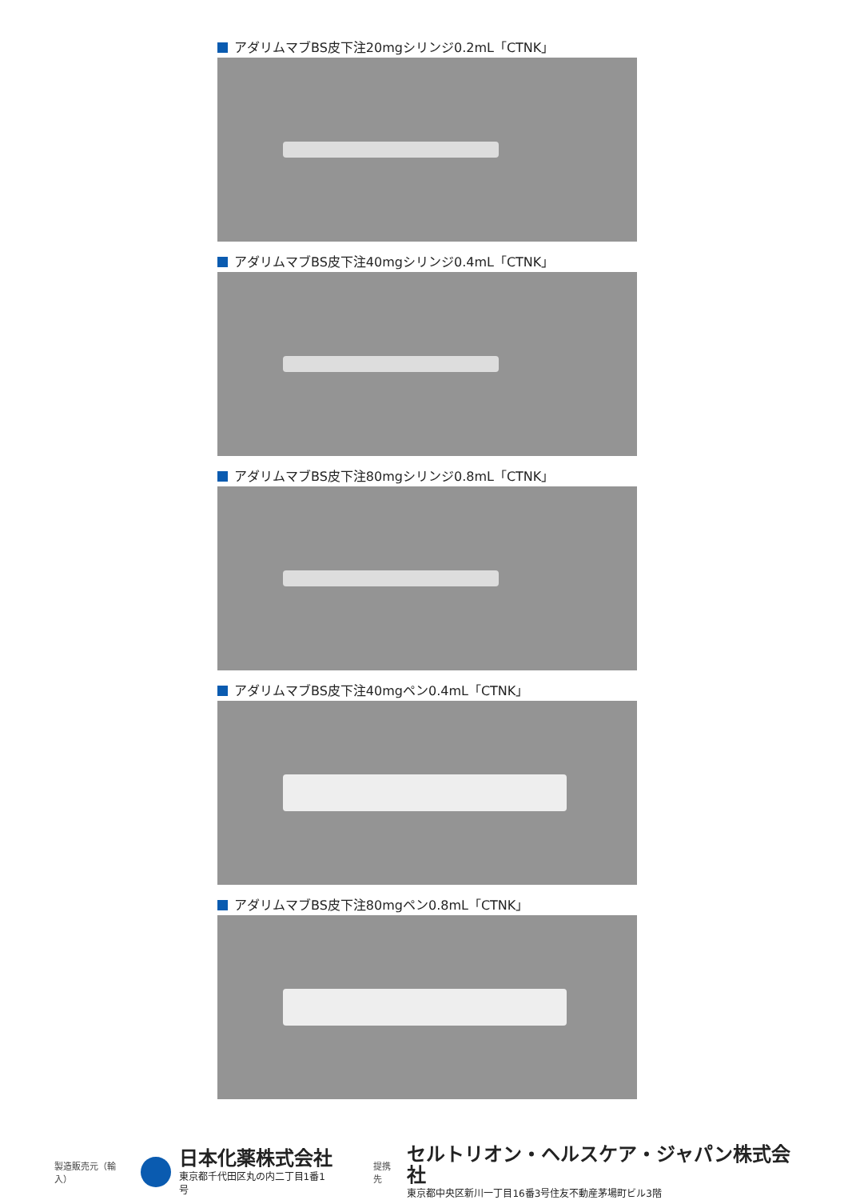アダリムマブBS皮下注20mgシリンジ0.2mL「CTNK」
アダリムマブBS皮下注40mgシリンジ0.4mL「CTNK」
アダリムマブBS皮下注80mgシリンジ0.8mL「CTNK」
アダリムマブBS皮下注40mgペン0.4mL「CTNK」
アダリムマブBS皮下注80mgペン0.8mL「CTNK」
製造販売元（輸入）
日本化薬株式会社
東京都千代田区丸の内二丁目1番1号
提携先
セルトリオン・ヘルスケア・ジャパン株式会社
東京都中央区新川一丁目16番3号住友不動産茅場町ビル3階